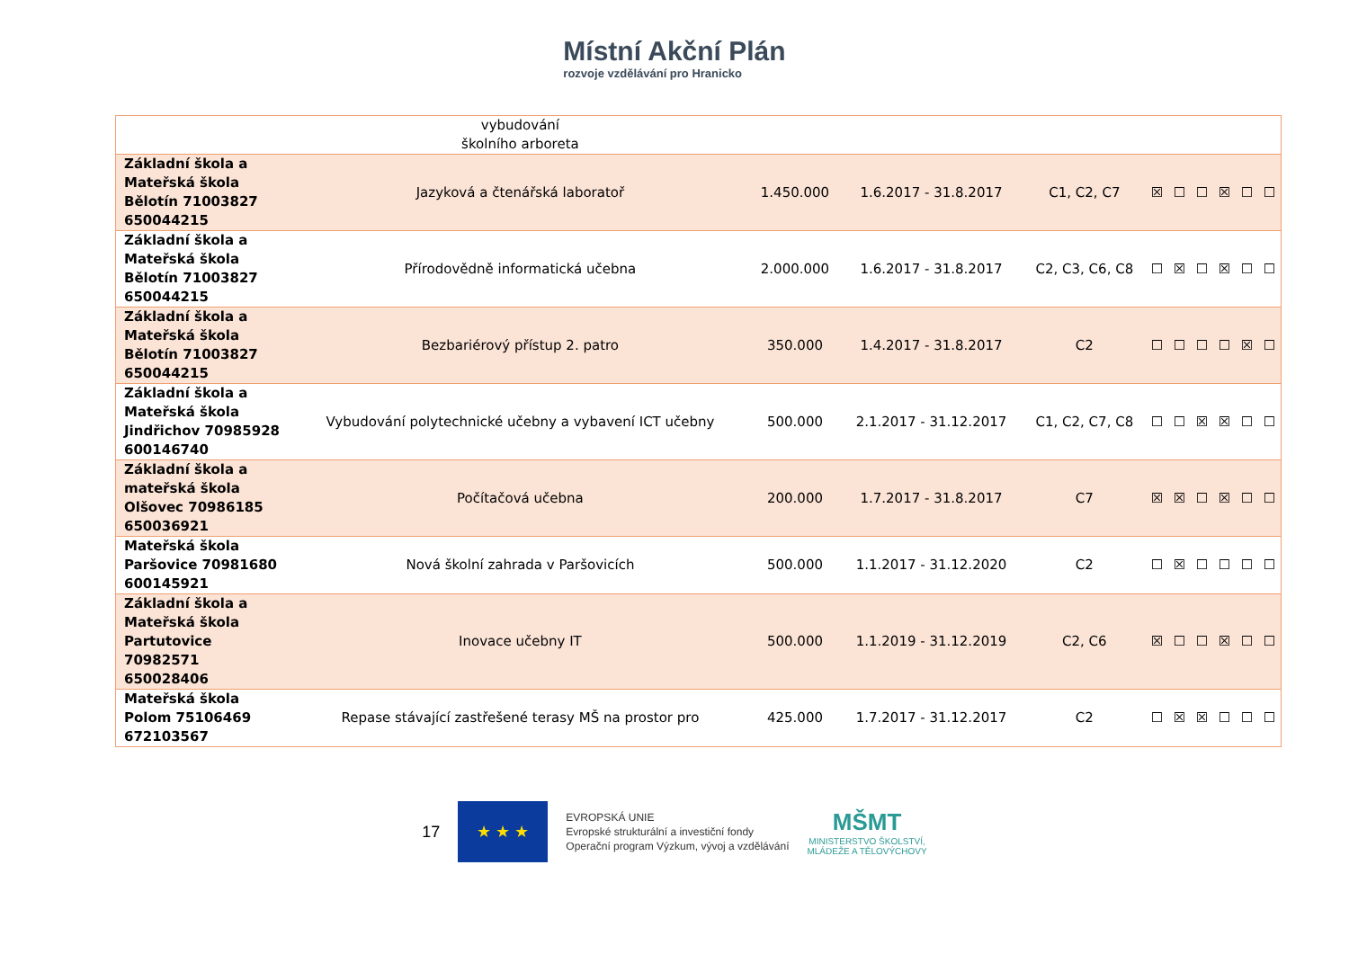Místní Akční Plán
rozvoje vzdělávání pro Hranicko
| | vybudování školního arboreta | | | | | | | | | |
| Základní škola a Mateřská škola Bělotín 71003827 650044215 | Jazyková a čtenářská laboratoř | 1.450.000 | 1.6.2017 - 31.8.2017 | C1, C2, C7 | ☒ | ☐ | ☐ | ☒ | ☐ | ☐ |
| Základní škola a Mateřská škola Bělotín 71003827 650044215 | Přírodovědně informatická učebna | 2.000.000 | 1.6.2017 - 31.8.2017 | C2, C3, C6, C8 | ☐ | ☒ | ☐ | ☒ | ☐ | ☐ |
| Základní škola a Mateřská škola Bělotín 71003827 650044215 | Bezbariérový přístup 2. patro | 350.000 | 1.4.2017 - 31.8.2017 | C2 | ☐ | ☐ | ☐ | ☐ | ☒ | ☐ |
| Základní škola a Mateřská škola Jindřichov 70985928 600146740 | Vybudování polytechnické učebny a vybavení ICT učebny | 500.000 | 2.1.2017 - 31.12.2017 | C1, C2, C7, C8 | ☐ | ☐ | ☒ | ☒ | ☐ | ☐ |
| Základní škola a mateřská škola Olšovec 70986185 650036921 | Počítačová učebna | 200.000 | 1.7.2017 - 31.8.2017 | C7 | ☒ | ☒ | ☐ | ☒ | ☐ | ☐ |
| Mateřská škola Paršovice 70981680 600145921 | Nová školní zahrada v Paršovicích | 500.000 | 1.1.2017 - 31.12.2020 | C2 | ☐ | ☒ | ☐ | ☐ | ☐ | ☐ |
| Základní škola a Mateřská škola Partutovice 70982571 650028406 | Inovace učebny IT | 500.000 | 1.1.2019 - 31.12.2019 | C2, C6 | ☒ | ☐ | ☐ | ☒ | ☐ | ☐ |
| Mateřská škola Polom 75106469 672103567 | Repase stávající zastřešené terasy MŠ na prostor pro | 425.000 | 1.7.2017 - 31.12.2017 | C2 | ☐ | ☒ | ☒ | ☐ | ☐ | ☐ |
17
★ ★ ★
EVROPSKÁ UNIE
Evropské strukturální a investiční fondy
Operační program Výzkum, vývoj a vzdělávání
MŠMT
MINISTERSTVO ŠKOLSTVÍ,
MLÁDEŽE A TĚLOVÝCHOVY